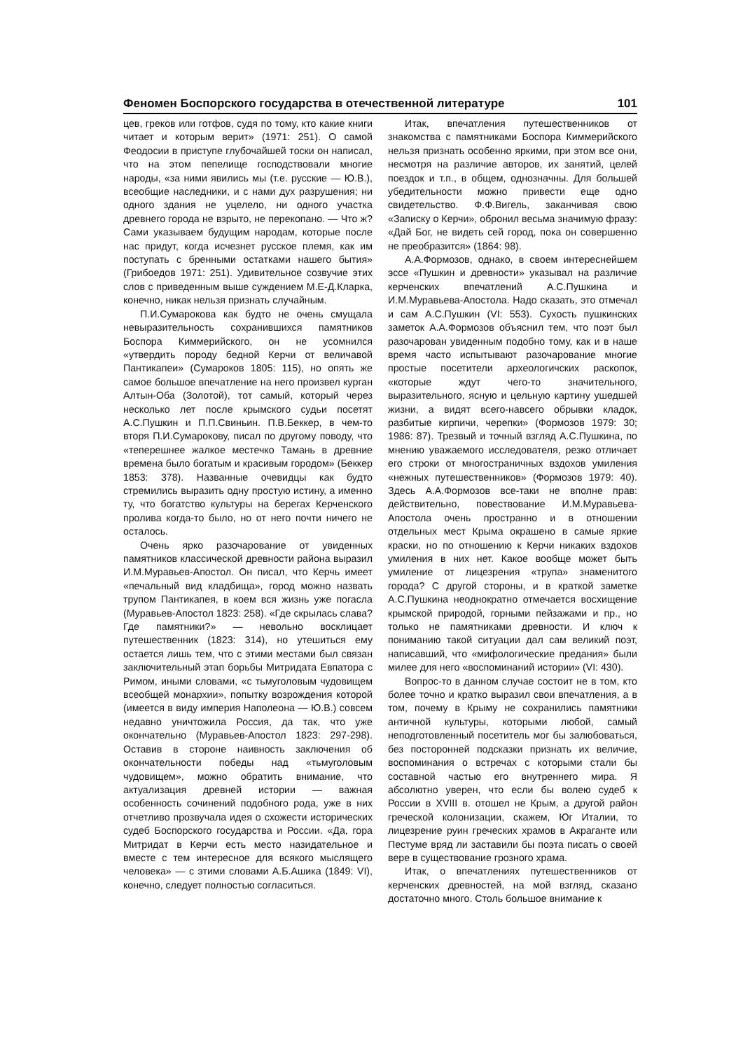Феномен Боспорского государства в отечественной литературе 101
цев, греков или готфов, судя по тому, кто какие книги читает и которым верит» (1971: 251). О самой Феодосии в приступе глубочайшей тоски он написал, что на этом пепелище господствовали многие народы, «за ними явились мы (т.е. русские — Ю.В.), всеобщие наследники, и с нами дух разрушения; ни одного здания не уцелело, ни одного участка древнего города не взрыто, не перекопано. — Что ж? Сами указываем будущим народам, которые после нас придут, когда исчезнет русское племя, как им поступать с бренными остатками нашего бытия» (Грибоедов 1971: 251). Удивительное созвучие этих слов с приведенным выше суждением М.Е-Д.Кларка, конечно, никак нельзя признать случайным.
П.И.Сумарокова как будто не очень смущала невыразительность сохранившихся памятников Боспора Киммерийского, он не усомнился «утвердить породу бедной Керчи от величавой Пантикапеи» (Сумароков 1805: 115), но опять же самое большое впечатление на него произвел курган Алтын-Оба (Золотой), тот самый, который через несколько лет после крымского судьи посетят А.С.Пушкин и П.П.Свиньин. П.В.Беккер, в чем-то вторя П.И.Сумарокову, писал по другому поводу, что «теперешнее жалкое местечко Тамань в древние времена было богатым и красивым городом» (Беккер 1853: 378). Названные очевидцы как будто стремились выразить одну простую истину, а именно ту, что богатство культуры на берегах Керченского пролива когда-то было, но от него почти ничего не осталось.
Очень ярко разочарование от увиденных памятников классической древности района выразил И.М.Муравьев-Апостол. Он писал, что Керчь имеет «печальный вид кладбища», город можно назвать трупом Пантикапея, в коем вся жизнь уже погасла (Муравьев-Апостол 1823: 258). «Где скрылась слава? Где памятники?» — невольно восклицает путешественник (1823: 314), но утешиться ему остается лишь тем, что с этими местами был связан заключительный этап борьбы Митридата Евпатора с Римом, иными словами, «с тьмуголовым чудовищем всеобщей монархии», попытку возрождения которой (имеется в виду империя Наполеона — Ю.В.) совсем недавно уничтожила Россия, да так, что уже окончательно (Муравьев-Апостол 1823: 297-298). Оставив в стороне наивность заключения об окончательности победы над «тьмуголовым чудовищем», можно обратить внимание, что актуализация древней истории — важная особенность сочинений подобного рода, уже в них отчетливо прозвучала идея о схожести исторических судеб Боспорского государства и России. «Да, гора Митридат в Керчи есть место назидательное и вместе с тем интересное для всякого мыслящего человека» — с этими словами А.Б.Ашика (1849: VI), конечно, следует полностью согласиться.
Итак, впечатления путешественников от знакомства с памятниками Боспора Киммерийского нельзя признать особенно яркими, при этом все они, несмотря на различие авторов, их занятий, целей поездок и т.п., в общем, однозначны. Для большей убедительности можно привести еще одно свидетельство. Ф.Ф.Вигель, заканчивая свою «Записку о Керчи», обронил весьма значимую фразу: «Дай Бог, не видеть сей город, пока он совершенно не преобразится» (1864: 98).
А.А.Формозов, однако, в своем интереснейшем эссе «Пушкин и древности» указывал на различие керченских впечатлений А.С.Пушкина и И.М.Муравьева-Апостола. Надо сказать, это отмечал и сам А.С.Пушкин (VI: 553). Сухость пушкинских заметок А.А.Формозов объяснил тем, что поэт был разочарован увиденным подобно тому, как и в наше время часто испытывают разочарование многие простые посетители археологичских раскопок, «которые ждут чего-то значительного, выразительного, ясную и цельную картину ушедшей жизни, а видят всего-навсего обрывки кладок, разбитые кирпичи, черепки» (Формозов 1979: 30; 1986: 87). Трезвый и точный взгляд А.С.Пушкина, по мнению уважаемого исследователя, резко отличает его строки от многостраничных вздохов умиления «нежных путешественников» (Формозов 1979: 40). Здесь А.А.Формозов все-таки не вполне прав: действительно, повествование И.М.Муравьева-Апостола очень пространно и в отношении отдельных мест Крыма окрашено в самые яркие краски, но по отношению к Керчи никаких вздохов умиления в них нет. Какое вообще может быть умиление от лицезрения «трупа» знаменитого города? С другой стороны, и в краткой заметке А.С.Пушкина неоднократно отмечается восхищение крымской природой, горными пейзажами и пр., но только не памятниками древности. И ключ к пониманию такой ситуации дал сам великий поэт, написавший, что «мифологические предания» были милее для него «воспоминаний истории» (VI: 430).
Вопрос-то в данном случае состоит не в том, кто более точно и кратко выразил свои впечатления, а в том, почему в Крыму не сохранились памятники античной культуры, которыми любой, самый неподготовленный посетитель мог бы залюбоваться, без посторонней подсказки признать их величие, воспоминания о встречах с которыми стали бы составной частью его внутреннего мира. Я абсолютно уверен, что если бы волею судеб к России в XVIII в. отошел не Крым, а другой район греческой колонизации, скажем, Юг Италии, то лицезрение руин греческих храмов в Акраганте или Пестуме вряд ли заставили бы поэта писать о своей вере в существование грозного храма.
Итак, о впечатлениях путешественников от керченских древностей, на мой взгляд, сказано достаточно много. Столь большое внимание к